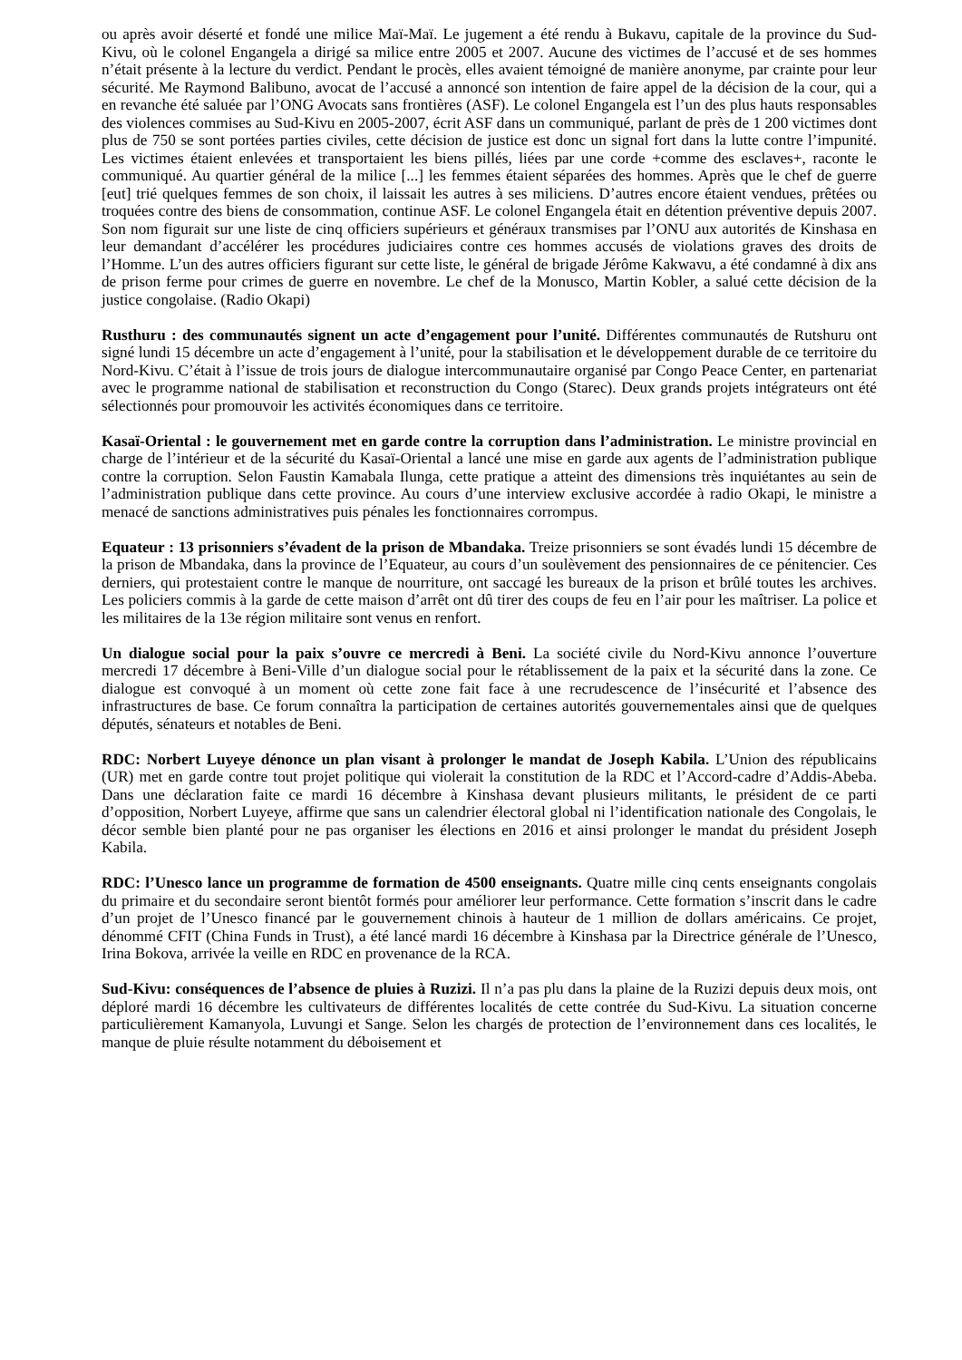ou après avoir déserté et fondé une milice Maï-Maï. Le jugement a été rendu à Bukavu, capitale de la province du Sud-Kivu, où le colonel Engangela a dirigé sa milice entre 2005 et 2007. Aucune des victimes de l’accusé et de ses hommes n’était présente à la lecture du verdict. Pendant le procès, elles avaient témoigné de manière anonyme, par crainte pour leur sécurité. Me Raymond Balibuno, avocat de l’accusé a annoncé son intention de faire appel de la décision de la cour, qui a en revanche été saluée par l’ONG Avocats sans frontières (ASF). Le colonel Engangela est l’un des plus hauts responsables des violences commises au Sud-Kivu en 2005-2007, écrit ASF dans un communiqué, parlant de près de 1 200 victimes dont plus de 750 se sont portées parties civiles, cette décision de justice est donc un signal fort dans la lutte contre l’impunité. Les victimes étaient enlevées et transportaient les biens pillés, liées par une corde +comme des esclaves+, raconte le communiqué. Au quartier général de la milice [...] les femmes étaient séparées des hommes. Après que le chef de guerre [eut] trié quelques femmes de son choix, il laissait les autres à ses miliciens. D’autres encore étaient vendues, prêtées ou troquées contre des biens de consommation, continue ASF. Le colonel Engangela était en détention préventive depuis 2007. Son nom figurait sur une liste de cinq officiers supérieurs et généraux transmises par l’ONU aux autorités de Kinshasa en leur demandant d’accélérer les procédures judiciaires contre ces hommes accusés de violations graves des droits de l’Homme. L’un des autres officiers figurant sur cette liste, le général de brigade Jérôme Kakwavu, a été condamné à dix ans de prison ferme pour crimes de guerre en novembre. Le chef de la Monusco, Martin Kobler, a salué cette décision de la justice congolaise. (Radio Okapi)
Rusthuru : des communautés signent un acte d’engagement pour l’unité. Différentes communautés de Rutshuru ont signé lundi 15 décembre un acte d’engagement à l’unité, pour la stabilisation et le développement durable de ce territoire du Nord-Kivu. C’était à l’issue de trois jours de dialogue intercommunautaire organisé par Congo Peace Center, en partenariat avec le programme national de stabilisation et reconstruction du Congo (Starec). Deux grands projets intégrateurs ont été sélectionnés pour promouvoir les activités économiques dans ce territoire.
Kasaï-Oriental : le gouvernement met en garde contre la corruption dans l’administration. Le ministre provincial en charge de l’intérieur et de la sécurité du Kasaï-Oriental a lancé une mise en garde aux agents de l’administration publique contre la corruption. Selon Faustin Kamabala Ilunga, cette pratique a atteint des dimensions très inquiétantes au sein de l’administration publique dans cette province. Au cours d’une interview exclusive accordée à radio Okapi, le ministre a menacé de sanctions administratives puis pénales les fonctionnaires corrompus.
Equateur : 13 prisonniers s’évadent de la prison de Mbandaka. Treize prisonniers se sont évadés lundi 15 décembre de la prison de Mbandaka, dans la province de l’Equateur, au cours d’un soulèvement des pensionnaires de ce pénitencier. Ces derniers, qui protestaient contre le manque de nourriture, ont saccagé les bureaux de la prison et brûlé toutes les archives. Les policiers commis à la garde de cette maison d’arrêt ont dû tirer des coups de feu en l’air pour les maîtriser. La police et les militaires de la 13e région militaire sont venus en renfort.
Un dialogue social pour la paix s’ouvre ce mercredi à Beni. La société civile du Nord-Kivu annonce l’ouverture mercredi 17 décembre à Beni-Ville d’un dialogue social pour le rétablissement de la paix et la sécurité dans la zone. Ce dialogue est convoqué à un moment où cette zone fait face à une recrudescence de l’insécurité et l’absence des infrastructures de base. Ce forum connaîtra la participation de certaines autorités gouvernementales ainsi que de quelques députés, sénateurs et notables de Beni.
RDC: Norbert Luyeye dénonce un plan visant à prolonger le mandat de Joseph Kabila. L’Union des républicains (UR) met en garde contre tout projet politique qui violerait la constitution de la RDC et l’Accord-cadre d’Addis-Abeba. Dans une déclaration faite ce mardi 16 décembre à Kinshasa devant plusieurs militants, le président de ce parti d’opposition, Norbert Luyeye, affirme que sans un calendrier électoral global ni l’identification nationale des Congolais, le décor semble bien planté pour ne pas organiser les élections en 2016 et ainsi prolonger le mandat du président Joseph Kabila.
RDC: l’Unesco lance un programme de formation de 4500 enseignants. Quatre mille cinq cents enseignants congolais du primaire et du secondaire seront bientôt formés pour améliorer leur performance. Cette formation s’inscrit dans le cadre d’un projet de l’Unesco financé par le gouvernement chinois à hauteur de 1 million de dollars américains. Ce projet, dénommé CFIT (China Funds in Trust), a été lancé mardi 16 décembre à Kinshasa par la Directrice générale de l’Unesco, Irina Bokova, arrivée la veille en RDC en provenance de la RCA.
Sud-Kivu: conséquences de l’absence de pluies à Ruzizi. Il n’a pas plu dans la plaine de la Ruzizi depuis deux mois, ont déploré mardi 16 décembre les cultivateurs de différentes localités de cette contrée du Sud-Kivu. La situation concerne particulièrement Kamanyola, Luvungi et Sange. Selon les chargés de protection de l’environnement dans ces localités, le manque de pluie résulte notamment du déboisement et